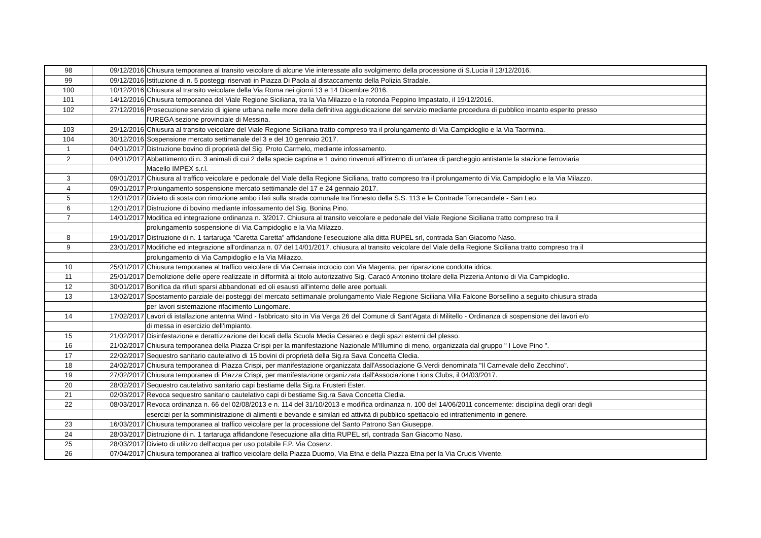| 98 | 09/12/2016 | Chiusura temporanea al transito veicolare di alcune Vie interessate allo svolgimento della processione di S.Lucia il 13/12/2016. |
| 99 | 09/12/2016 | Istituzione di n. 5 posteggi riservati in Piazza Di Paola al distaccamento della Polizia Stradale. |
| 100 | 10/12/2016 | Chiusura al transito veicolare della Via Roma nei giorni 13 e 14 Dicembre 2016. |
| 101 | 14/12/2016 | Chiusura temporanea del Viale Regione Siciliana, tra la Via Milazzo e la rotonda Peppino Impastato, il 19/12/2016. |
| 102 | 27/12/2016 | Prosecuzione servizio di igiene urbana nelle more della definitiva aggiudicazione del servizio mediante procedura di pubblico incanto esperito presso |
| | | l'UREGA sezione provinciale di Messina. |
| 103 | 29/12/2016 | Chiusura al transito veicolare del Viale Regione Siciliana tratto compreso tra il prolungamento di Via Campidoglio e la Via Taormina. |
| 104 | 30/12/2016 | Sospensione mercato settimanale del 3 e del 10 gennaio 2017. |
| 1 | 04/01/2017 | Distruzione bovino di proprietà del Sig. Proto Carmelo, mediante infossamento. |
| 2 | 04/01/2017 | Abbattimento di n. 3 animali di cui 2 della specie caprina e 1 ovino rinvenuti all'interno di un'area di parcheggio antistante la stazione ferroviaria |
| | | Macello IMPEX s.r.l. |
| 3 | 09/01/2017 | Chiusura al traffico veicolare e pedonale del Viale della Regione Siciliana, tratto compreso tra il prolungamento di Via Campidoglio e la Via Milazzo. |
| 4 | 09/01/2017 | Prolungamento sospensione mercato settimanale del 17 e 24 gennaio 2017. |
| 5 | 12/01/2017 | Divieto di sosta con rimozione ambo i lati sulla strada comunale tra l'innesto della S.S. 113 e le Contrade Torrecandele - San Leo. |
| 6 | 12/01/2017 | Distruzione di bovino mediante infossamento del Sig. Bonina Pino. |
| 7 | 14/01/2017 | Modifica ed integrazione ordinanza n. 3/2017. Chiusura al transito veicolare e pedonale del Viale Regione Siciliana tratto compreso tra il |
| | | prolungamento sospensione di Via Campidoglio e la Via Milazzo. |
| 8 | 19/01/2017 | Distruzione di n. 1 tartaruga "Caretta Caretta" affidandone l'esecuzione alla ditta RUPEL srl, contrada San Giacomo Naso. |
| 9 | 23/01/2017 | Modifiche ed integrazione all'ordinanza n. 07 del 14/01/2017, chiusura al transito veicolare del Viale della Regione Siciliana tratto compreso tra il |
| | | prolungamento di Via Campidoglio e la Via Milazzo. |
| 10 | 25/01/2017 | Chiusura temporanea al traffico veicolare di Via Cernaia incrocio con Via Magenta, per riparazione condotta idrica. |
| 11 | 25/01/2017 | Demolizione delle opere realizzate in difformità al titolo autorizzativo Sig. Caracò Antonino titolare della Pizzeria Antonio di Via Campidoglio. |
| 12 | 30/01/2017 | Bonifica da rifiuti sparsi abbandonati ed oli esausti all'interno delle aree portuali. |
| 13 | 13/02/2017 | Spostamento parziale dei posteggi del mercato settimanale prolungamento Viale Regione Siciliana Villa Falcone Borsellino a seguito chiusura strada |
| | | per lavori sistemazione rifacimento Lungomare. |
| 14 | 17/02/2017 | Lavori di istallazione antenna Wind - fabbricato sito in Via Verga 26 del Comune di Sant'Agata di Militello - Ordinanza di sospensione dei lavori e/o |
| | | di messa in esercizio dell'impianto. |
| 15 | 21/02/2017 | Disinfestazione e derattizzazione dei locali della Scuola Media Cesareo e degli spazi esterni del plesso. |
| 16 | 21/02/2017 | Chiusura temporanea della Piazza Crispi per la manifestazione Nazionale M'Illumino di meno, organizzata dal gruppo " I Love Pino ". |
| 17 | 22/02/2017 | Sequestro sanitario cautelativo di 15 bovini di proprietà della Sig.ra Sava Concetta Cledia. |
| 18 | 24/02/2017 | Chiusura temporanea di Piazza Crispi, per manifestazione organizzata dall'Associazione G.Verdi denominata "Il Carnevale dello Zecchino". |
| 19 | 27/02/2017 | Chiusura temporanea di Piazza Crispi, per manifestazione organizzata dall'Associazione Lions Clubs, il 04/03/2017. |
| 20 | 28/02/2017 | Sequestro cautelativo sanitario capi bestiame della Sig.ra Frusteri Ester. |
| 21 | 02/03/2017 | Revoca sequestro sanitario cautelativo capi di bestiame Sig.ra Sava Concetta Cledia. |
| 22 | 08/03/2017 | Revoca ordinanza n. 66 del 02/08/2013 e n. 114 del 31/10/2013 e modifica ordinanza n. 100 del 14/06/2011 concernente: disciplina degli orari degli |
| | | esercizi per la somministrazione di alimenti e bevande e similari ed attività di pubblico spettacolo ed intrattenimento in genere. |
| 23 | 16/03/2017 | Chiusura temporanea al traffico veicolare per la processione del Santo Patrono San Giuseppe. |
| 24 | 28/03/2017 | Distruzione di n. 1 tartaruga affidandone l'esecuzione alla ditta RUPEL srl, contrada San Giacomo Naso. |
| 25 | 28/03/2017 | Divieto di utilizzo dell'acqua per uso potabile F.P. Via Cosenz. |
| 26 | 07/04/2017 | Chiusura temporanea al traffico veicolare della Piazza Duomo, Via Etna e della Piazza Etna per la Via Crucis Vivente. |